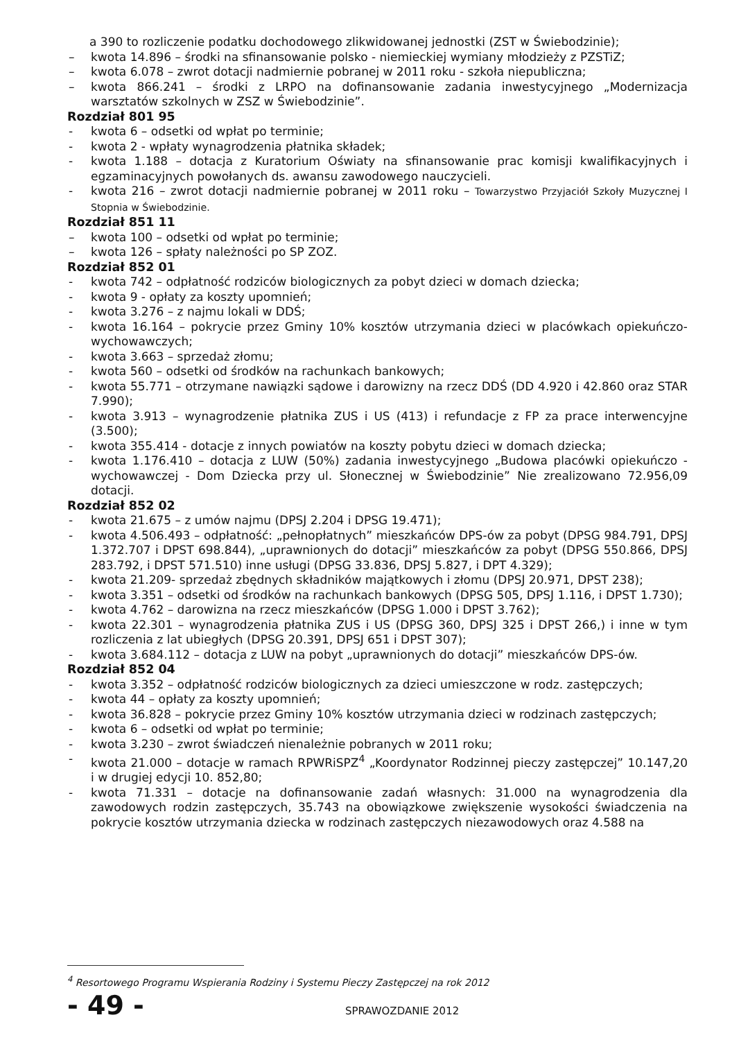a 390 to rozliczenie podatku dochodowego zlikwidowanej jednostki (ZST w Świebodzinie);
– kwota 14.896 – środki na sfinansowanie polsko - niemieckiej wymiany młodzieży z PZSTiZ;
– kwota 6.078 – zwrot dotacji nadmiernie pobranej w 2011 roku - szkoła niepubliczna;
– kwota 866.241 – środki z LRPO na dofinansowanie zadania inwestycyjnego „Modernizacja warsztatów szkolnych w ZSZ w Świebodzinie”.
Rozdział 801 95
- kwota 6 – odsetki od wpłat po terminie;
- kwota 2 - wpłaty wynagrodzenia płatnika składek;
- kwota 1.188 – dotacja z Kuratorium Oświaty na sfinansowanie prac komisji kwalifikacyjnych i egzaminacyjnych powołanych ds. awansu zawodowego nauczycieli.
- kwota 216 – zwrot dotacji nadmiernie pobranej w 2011 roku – Towarzystwo Przyjaciół Szkoły Muzycznej I Stopnia w Świebodzinie.
Rozdział 851 11
– kwota 100 – odsetki od wpłat po terminie;
– kwota 126 – spłaty należności po SP ZOZ.
Rozdział 852 01
- kwota 742 – odpłatność rodziców biologicznych za pobyt dzieci w domach dziecka;
- kwota 9 - opłaty za koszty upomnień;
- kwota 3.276 – z najmu lokali w DDŚ;
- kwota 16.164 – pokrycie przez Gminy 10% kosztów utrzymania dzieci w placówkach opiekuńczo-wychowawczych;
- kwota 3.663 – sprzedaż złomu;
- kwota 560 – odsetki od środków na rachunkach bankowych;
- kwota 55.771 – otrzymane nawiązki sądowe i darowizny na rzecz DDŚ (DD 4.920 i 42.860 oraz STAR 7.990);
- kwota 3.913 – wynagrodzenie płatnika ZUS i US (413) i refundacje z FP za prace interwencyjne (3.500);
- kwota 355.414 - dotacje z innych powiatów na koszty pobytu dzieci w domach dziecka;
- kwota 1.176.410 – dotacja z LUW (50%) zadania inwestycyjnego „Budowa placówki opiekuńczo - wychowawczej - Dom Dziecka przy ul. Słonecznej w Świebodzinie” Nie zrealizowano 72.956,09 dotacji.
Rozdział 852 02
- kwota 21.675 – z umów najmu (DPSJ 2.204 i DPSG 19.471);
- kwota 4.506.493 – odpłatność: „pełnopłatnych” mieszkańców DPS-ów za pobyt (DPSG 984.791, DPSJ 1.372.707 i DPST 698.844), „uprawnionych do dotacji” mieszkańców za pobyt (DPSG 550.866, DPSJ 283.792, i DPST 571.510) inne usługi (DPSG 33.836, DPSJ 5.827, i DPT 4.329);
- kwota 21.209- sprzedaż zbędnych składników majątkowych i złomu (DPSJ 20.971, DPST 238);
- kwota 3.351 – odsetki od środków na rachunkach bankowych (DPSG 505, DPSJ 1.116, i DPST 1.730);
- kwota 4.762 – darowizna na rzecz mieszkańców (DPSG 1.000 i DPST 3.762);
- kwota 22.301 – wynagrodzenia płatnika ZUS i US (DPSG 360, DPSJ 325 i DPST 266,) i inne w tym rozliczenia z lat ubiegłych (DPSG 20.391, DPSJ 651 i DPST 307);
- kwota 3.684.112 – dotacja z LUW na pobyt „uprawnionych do dotacji” mieszkańców DPS-ów.
Rozdział 852 04
- kwota 3.352 – odpłatność rodziców biologicznych za dzieci umieszczone w rodz. zastępczych;
- kwota 44 – opłaty za koszty upomnień;
- kwota 36.828 – pokrycie przez Gminy 10% kosztów utrzymania dzieci w rodzinach zastępczych;
- kwota 6 – odsetki od wpłat po terminie;
- kwota 3.230 – zwrot świadczeń nienależnie pobranych w 2011 roku;
- kwota 21.000 – dotacje w ramach RPWRiSPZ<sup>4</sup> „Koordynator Rodzinnej pieczy zastępczej” 10.147,20 i w drugiej edycji 10. 852,80;
- kwota 71.331 – dotacje na dofinansowanie zadań własnych: 31.000 na wynagrodzenia dla zawodowych rodzin zastępczych, 35.743 na obowiązkowe zwiększenie wysokości świadczenia na pokrycie kosztów utrzymania dziecka w rodzinach zastępczych niezawodowych oraz 4.588 na
<sup>4</sup> Resortowego Programu Wspierania Rodziny i Systemu Pieczy Zastępczej na rok 2012
- 49 - SPRAWOZDANIE 2012